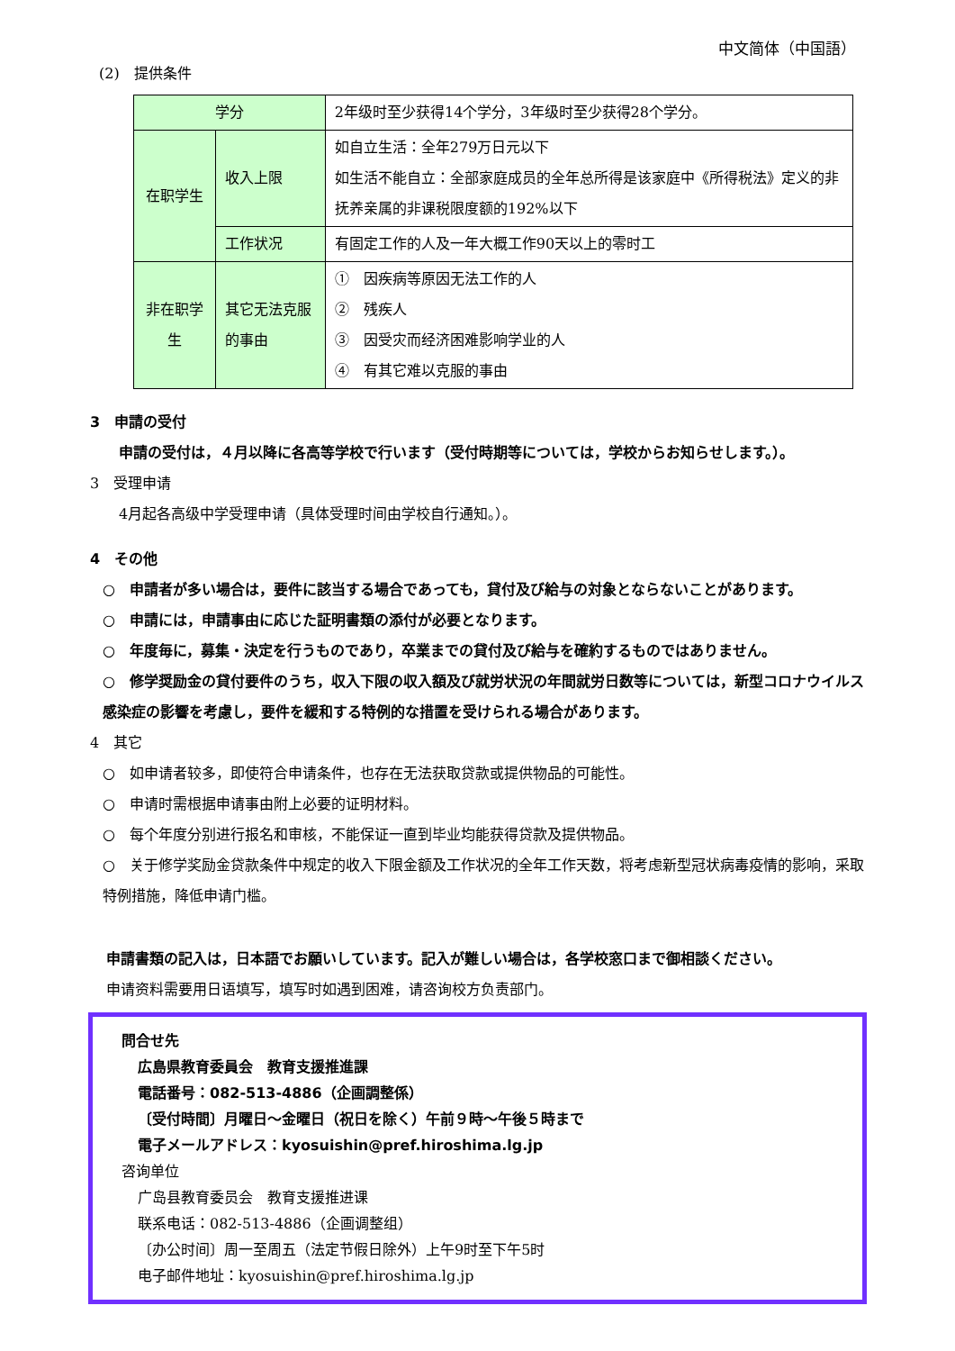中文简体（中国語）
(2)　提供条件
| 学分 | | 2年级时至少获得14个学分，3年级时至少获得28个学分。 |
| 在职学生 | 收入上限 | 如自立生活：全年279万日元以下 如生活不能自立：全部家庭成员的全年总所得是该家庭中《所得税法》定义的非抚养亲属的非课税限度额的192%以下 |
| | 工作状况 | 有固定工作的人及一年大概工作90天以上的零时工 |
| 非在职学生 | 其它无法克服的事由 | ① 因疾病等原因无法工作的人 ② 残疾人 ③ 因受灾而经济困难影响学业的人 ④ 有其它难以克服的事由 |
3　申請の受付
申請の受付は，４月以降に各高等学校で行います（受付時期等については，学校からお知らせします。）。
3　受理申请
4月起各高级中学受理申请（具体受理时间由学校自行通知。）。
4　その他
○　申請者が多い場合は，要件に該当する場合であっても，貸付及び給与の対象とならないことがあります。
○　申請には，申請事由に応じた証明書類の添付が必要となります。
○　年度毎に，募集・決定を行うものであり，卒業までの貸付及び給与を確約するものではありません。
○　修学奨励金の貸付要件のうち，収入下限の収入額及び就労状況の年間就労日数等については，新型コロナウイルス感染症の影響を考慮し，要件を緩和する特例的な措置を受けられる場合があります。
4　其它
○　如申请者较多，即使符合申请条件，也存在无法获取贷款或提供物品的可能性。
○　申请时需根据申请事由附上必要的证明材料。
○　每个年度分别进行报名和审核，不能保证一直到毕业均能获得贷款及提供物品。
○　关于修学奖励金贷款条件中规定的收入下限金额及工作状况的全年工作天数，将考虑新型冠状病毒疫情的影响，采取特例措施，降低申请门槛。
申請書類の記入は，日本語でお願いしています。記入が難しい場合は，各学校窓口まで御相談ください。
申请资料需要用日语填写，填写时如遇到困难，请咨询校方负责部门。
問合せ先
広島県教育委員会　教育支援推進課
電話番号：082-513-4886（企画調整係）
〔受付時間〕月曜日～金曜日（祝日を除く）午前９時～午後５時まで
電子メールアドレス：kyosuishin@pref.hiroshima.lg.jp
咨询单位
广岛县教育委员会　教育支援推进课
联系电话：082-513-4886（企画调整组）
〔办公时间〕周一至周五（法定节假日除外）上午9时至下午5时
电子邮件地址：kyosuishin@pref.hiroshima.lg.jp